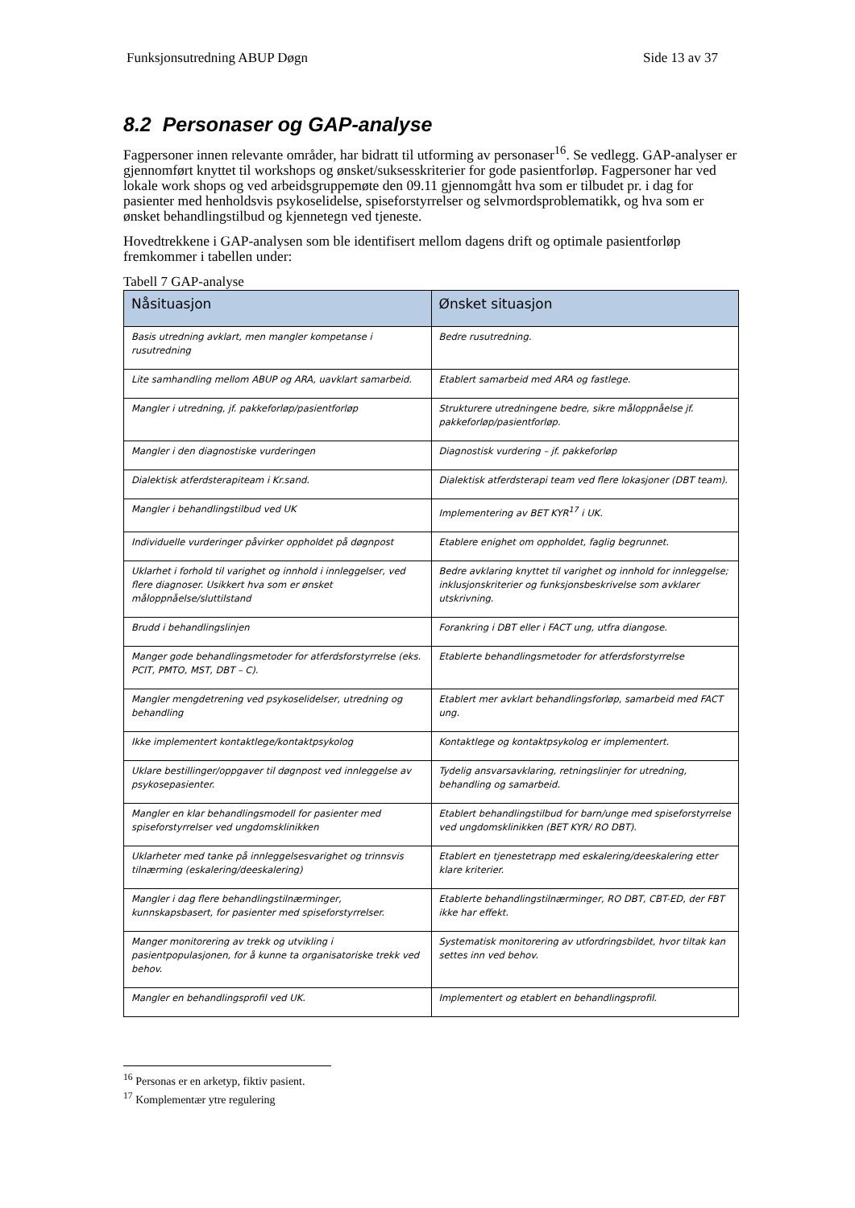Funksjonsutredning ABUP Døgn Side 13 av 37
8.2 Personaser og GAP-analyse
Fagpersoner innen relevante områder, har bidratt til utforming av personaser<sup>16</sup>. Se vedlegg. GAP-analyser er gjennomført knyttet til workshops og ønsket/suksesskriterier for gode pasientforløp. Fagpersoner har ved lokale work shops og ved arbeidsgruppemøte den 09.11 gjennomgått hva som er tilbudet pr. i dag for pasienter med henholdsvis psykoselidelse, spiseforstyrrelser og selvmordsproblematikk, og hva som er ønsket behandlingstilbud og kjennetegn ved tjeneste.
Hovedtrekkene i GAP-analysen som ble identifisert mellom dagens drift og optimale pasientforløp fremkommer i tabellen under:
Tabell 7 GAP-analyse
| Nåsituasjon | Ønsket situasjon |
| --- | --- |
| Basis utredning avklart, men mangler kompetanse i rusutredning | Bedre rusutredning. |
| Lite samhandling mellom ABUP og ARA, uavklart samarbeid. | Etablert samarbeid med ARA og fastlege. |
| Mangler i utredning, jf. pakkeforløp/pasientforløp | Strukturere utredningene bedre, sikre måloppnåelse jf. pakkeforløp/pasientforløp. |
| Mangler i den diagnostiske vurderingen | Diagnostisk vurdering – jf. pakkeforløp |
| Dialektisk atferdsterapiteam i Kr.sand. | Dialektisk atferdsterapi team ved flere lokasjoner (DBT team). |
| Mangler i behandlingstilbud ved UK | Implementering av BET KYR<sup>17</sup> i UK. |
| Individuelle vurderinger påvirker oppholdet på døgnpost | Etablere enighet om oppholdet, faglig begrunnet. |
| Uklarhet i forhold til varighet og innhold i innleggelser, ved flere diagnoser. Usikkert hva som er ønsket måloppnåelse/sluttilstand | Bedre avklaring knyttet til varighet og innhold for innleggelse; inklusjonskriterier og funksjonsbeskrivelse som avklarer utskrivning. |
| Brudd i behandlingslinjen | Forankring i DBT eller i FACT ung, utfra diangose. |
| Manger gode behandlingsmetoder for atferdsforstyrrelse (eks. PCIT, PMTO, MST, DBT – C). | Etablerte behandlingsmetoder for atferdsforstyrrelse |
| Mangler mengdetrening ved psykoselidelser, utredning og behandling | Etablert mer avklart behandlingsforløp, samarbeid med FACT ung. |
| Ikke implementert kontaktlege/kontaktpsykolog | Kontaktlege og kontaktpsykolog er implementert. |
| Uklare bestillinger/oppgaver til døgnpost ved innleggelse av psykosepasienter. | Tydelig ansvarsavklaring, retningslinjer for utredning, behandling og samarbeid. |
| Mangler en klar behandlingsmodell for pasienter med spiseforstyrrelser ved ungdomsklinikken | Etablert behandlingstilbud for barn/unge med spiseforstyrrelse ved ungdomsklinikken (BET KYR/ RO DBT). |
| Uklarheter med tanke på innleggelsesvarighet og trinnsvis tilnærming (eskalering/deeskalering) | Etablert en tjenestetrapp med eskalering/deeskalering etter klare kriterier. |
| Mangler i dag flere behandlingstilnærminger, kunnskapsbasert, for pasienter med spiseforstyrrelser. | Etablerte behandlingstilnærminger, RO DBT, CBT-ED, der FBT ikke har effekt. |
| Manger monitorering av trekk og utvikling i pasientpopulasjonen, for å kunne ta organisatoriske trekk ved behov. | Systematisk monitorering av utfordringsbildet, hvor tiltak kan settes inn ved behov. |
| Mangler en behandlingsprofil ved UK. | Implementert og etablert en behandlingsprofil. |
<sup>16</sup> Personas er en arketyp, fiktiv pasient.
<sup>17</sup> Komplementær ytre regulering